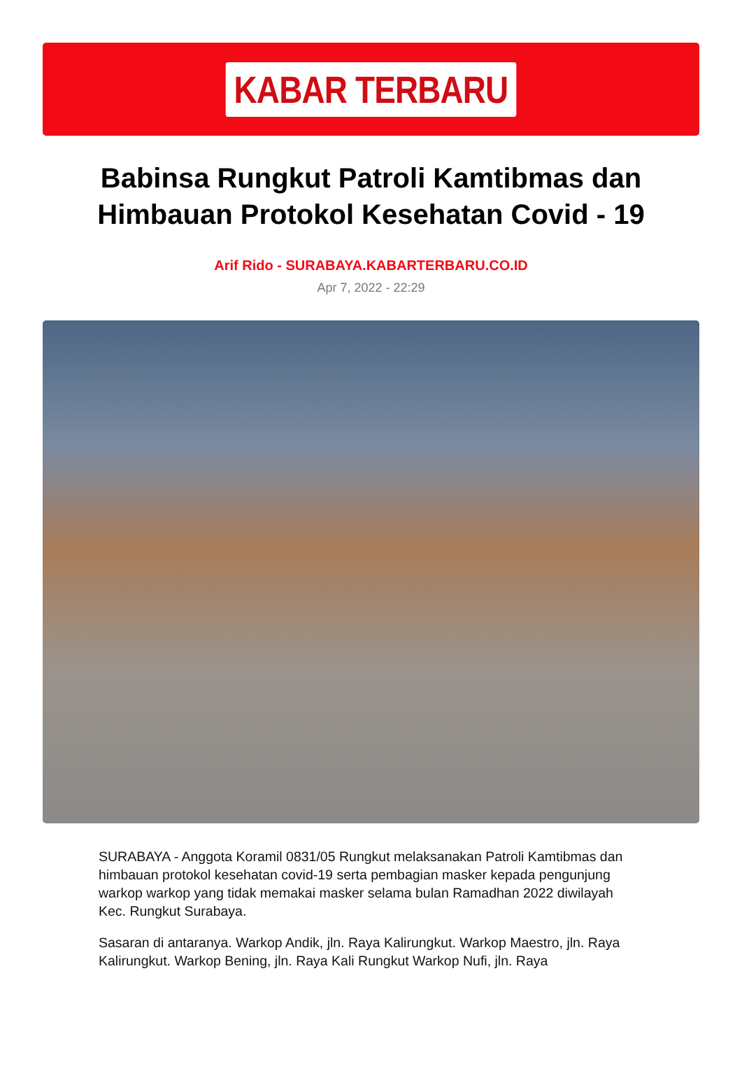KABAR TERBARU
Babinsa Rungkut Patroli Kamtibmas dan Himbauan Protokol Kesehatan Covid - 19
Arif Rido - SURABAYA.KABARTERBARU.CO.ID
Apr 7, 2022 - 22:29
SURABAYA - Anggota Koramil 0831/05 Rungkut melaksanakan Patroli Kamtibmas dan himbauan protokol kesehatan covid-19 serta pembagian masker kepada pengunjung warkop warkop yang tidak memakai masker selama bulan Ramadhan 2022 diwilayah Kec. Rungkut Surabaya.
Sasaran di antaranya. Warkop Andik, jln. Raya Kalirungkut. Warkop Maestro, jln. Raya Kalirungkut. Warkop Bening, jln. Raya Kali Rungkut Warkop Nufi, jln. Raya